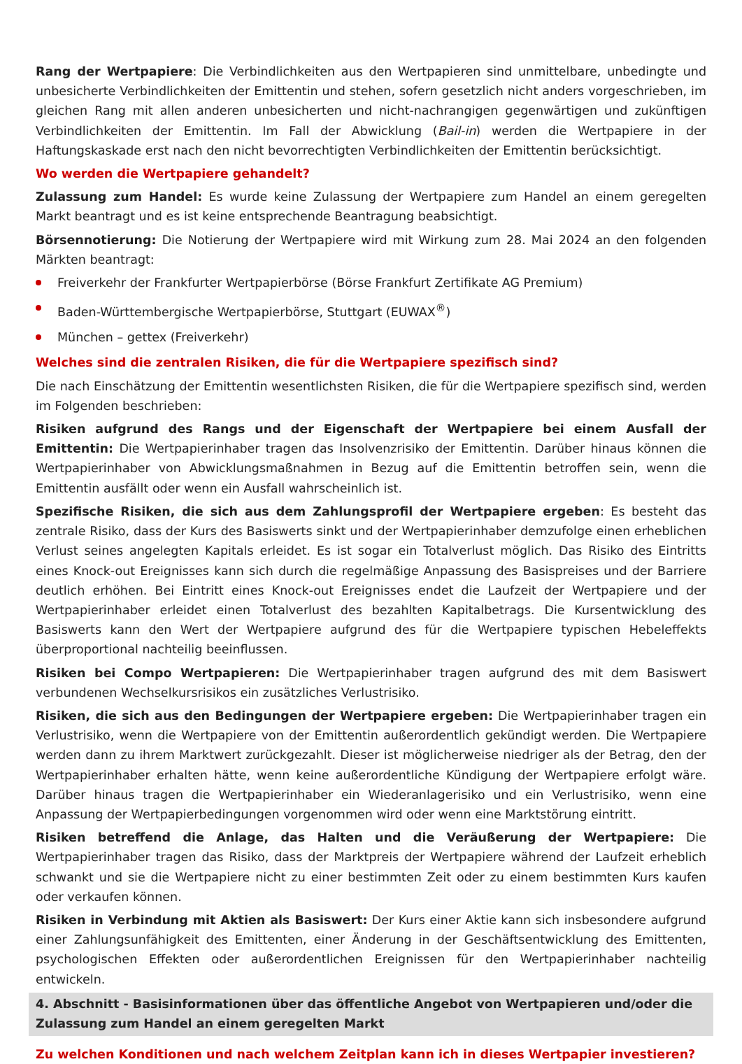Rang der Wertpapiere: Die Verbindlichkeiten aus den Wertpapieren sind unmittelbare, unbedingte und unbesicherte Verbindlichkeiten der Emittentin und stehen, sofern gesetzlich nicht anders vorgeschrieben, im gleichen Rang mit allen anderen unbesicherten und nicht-nachrangigen gegenwärtigen und zukünftigen Verbindlichkeiten der Emittentin. Im Fall der Abwicklung (Bail-in) werden die Wertpapiere in der Haftungskaskade erst nach den nicht bevorrechtigten Verbindlichkeiten der Emittentin berücksichtigt.
Wo werden die Wertpapiere gehandelt?
Zulassung zum Handel: Es wurde keine Zulassung der Wertpapiere zum Handel an einem geregelten Markt beantragt und es ist keine entsprechende Beantragung beabsichtigt.
Börsennotierung: Die Notierung der Wertpapiere wird mit Wirkung zum 28. Mai 2024 an den folgenden Märkten beantragt:
Freiverkehr der Frankfurter Wertpapierbörse (Börse Frankfurt Zertifikate AG Premium)
Baden-Württembergische Wertpapierbörse, Stuttgart (EUWAX<sup>®</sup>)
München – gettex (Freiverkehr)
Welches sind die zentralen Risiken, die für die Wertpapiere spezifisch sind?
Die nach Einschätzung der Emittentin wesentlichsten Risiken, die für die Wertpapiere spezifisch sind, werden im Folgenden beschrieben:
Risiken aufgrund des Rangs und der Eigenschaft der Wertpapiere bei einem Ausfall der Emittentin: Die Wertpapierinhaber tragen das Insolvenzrisiko der Emittentin. Darüber hinaus können die Wertpapierinhaber von Abwicklungsmaßnahmen in Bezug auf die Emittentin betroffen sein, wenn die Emittentin ausfällt oder wenn ein Ausfall wahrscheinlich ist.
Spezifische Risiken, die sich aus dem Zahlungsprofil der Wertpapiere ergeben: Es besteht das zentrale Risiko, dass der Kurs des Basiswerts sinkt und der Wertpapierinhaber demzufolge einen erheblichen Verlust seines angelegten Kapitals erleidet. Es ist sogar ein Totalverlust möglich. Das Risiko des Eintritts eines Knock-out Ereignisses kann sich durch die regelmäßige Anpassung des Basispreises und der Barriere deutlich erhöhen. Bei Eintritt eines Knock-out Ereignisses endet die Laufzeit der Wertpapiere und der Wertpapierinhaber erleidet einen Totalverlust des bezahlten Kapitalbetrags. Die Kursentwicklung des Basiswerts kann den Wert der Wertpapiere aufgrund des für die Wertpapiere typischen Hebeleffekts überproportional nachteilig beeinflussen.
Risiken bei Compo Wertpapieren: Die Wertpapierinhaber tragen aufgrund des mit dem Basiswert verbundenen Wechselkursrisikos ein zusätzliches Verlustrisiko.
Risiken, die sich aus den Bedingungen der Wertpapiere ergeben: Die Wertpapierinhaber tragen ein Verlustrisiko, wenn die Wertpapiere von der Emittentin außerordentlich gekündigt werden. Die Wertpapiere werden dann zu ihrem Marktwert zurückgezahlt. Dieser ist möglicherweise niedriger als der Betrag, den der Wertpapierinhaber erhalten hätte, wenn keine außerordentliche Kündigung der Wertpapiere erfolgt wäre. Darüber hinaus tragen die Wertpapierinhaber ein Wiederanlagerisiko und ein Verlustrisiko, wenn eine Anpassung der Wertpapierbedingungen vorgenommen wird oder wenn eine Marktstörung eintritt.
Risiken betreffend die Anlage, das Halten und die Veräußerung der Wertpapiere: Die Wertpapierinhaber tragen das Risiko, dass der Marktpreis der Wertpapiere während der Laufzeit erheblich schwankt und sie die Wertpapiere nicht zu einer bestimmten Zeit oder zu einem bestimmten Kurs kaufen oder verkaufen können.
Risiken in Verbindung mit Aktien als Basiswert: Der Kurs einer Aktie kann sich insbesondere aufgrund einer Zahlungsunfähigkeit des Emittenten, einer Änderung in der Geschäftsentwicklung des Emittenten, psychologischen Effekten oder außerordentlichen Ereignissen für den Wertpapierinhaber nachteilig entwickeln.
4. Abschnitt - Basisinformationen über das öffentliche Angebot von Wertpapieren und/oder die Zulassung zum Handel an einem geregelten Markt
Zu welchen Konditionen und nach welchem Zeitplan kann ich in dieses Wertpapier investieren?